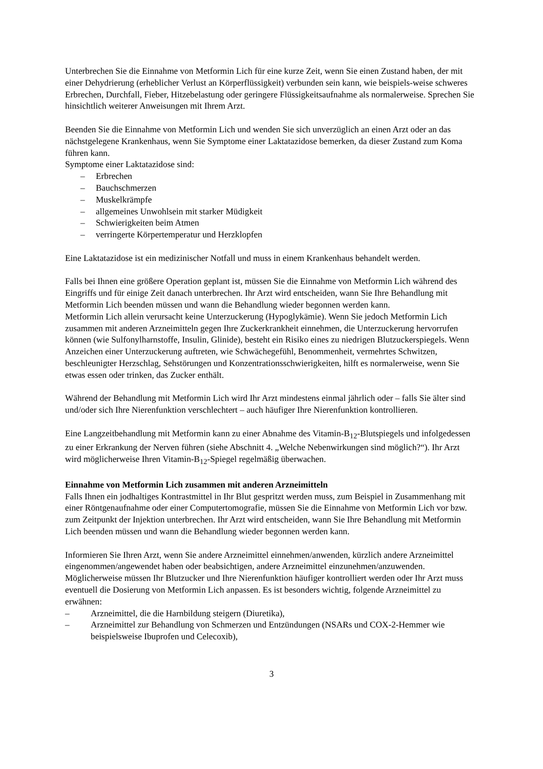Unterbrechen Sie die Einnahme von Metformin Lich für eine kurze Zeit, wenn Sie einen Zustand haben, der mit einer Dehydrierung (erheblicher Verlust an Körperflüssigkeit) verbunden sein kann, wie beispiels-weise schweres Erbrechen, Durchfall, Fieber, Hitzebelastung oder geringere Flüssigkeitsaufnahme als normalerweise. Sprechen Sie hinsichtlich weiterer Anweisungen mit Ihrem Arzt.
Beenden Sie die Einnahme von Metformin Lich und wenden Sie sich unverzüglich an einen Arzt oder an das nächstgelegene Krankenhaus, wenn Sie Symptome einer Laktatazidose bemerken, da dieser Zustand zum Koma führen kann.
Symptome einer Laktatazidose sind:
– Erbrechen
– Bauchschmerzen
– Muskelkrämpfe
– allgemeines Unwohlsein mit starker Müdigkeit
– Schwierigkeiten beim Atmen
– verringerte Körpertemperatur und Herzklopfen
Eine Laktatazidose ist ein medizinischer Notfall und muss in einem Krankenhaus behandelt werden.
Falls bei Ihnen eine größere Operation geplant ist, müssen Sie die Einnahme von Metformin Lich während des Eingriffs und für einige Zeit danach unterbrechen. Ihr Arzt wird entscheiden, wann Sie Ihre Behandlung mit Metformin Lich beenden müssen und wann die Behandlung wieder begonnen werden kann.
Metformin Lich allein verursacht keine Unterzuckerung (Hypoglykämie). Wenn Sie jedoch Metformin Lich zusammen mit anderen Arzneimitteln gegen Ihre Zuckerkrankheit einnehmen, die Unterzuckerung hervorrufen können (wie Sulfonylharnstoffe, Insulin, Glinide), besteht ein Risiko eines zu niedrigen Blutzuckerspiegels. Wenn Anzeichen einer Unterzuckerung auftreten, wie Schwächegefühl, Benommenheit, vermehrtes Schwitzen, beschleunigter Herzschlag, Sehstörungen und Konzentrationsschwierigkeiten, hilft es normalerweise, wenn Sie etwas essen oder trinken, das Zucker enthält.
Während der Behandlung mit Metformin Lich wird Ihr Arzt mindestens einmal jährlich oder – falls Sie älter sind und/oder sich Ihre Nierenfunktion verschlechtert – auch häufiger Ihre Nierenfunktion kontrollieren.
Eine Langzeitbehandlung mit Metformin kann zu einer Abnahme des Vitamin-B<sub>12</sub>-Blutspiegels und infolgedessen zu einer Erkrankung der Nerven führen (siehe Abschnitt 4. „Welche Nebenwirkungen sind möglich?“). Ihr Arzt wird möglicherweise Ihren Vitamin-B<sub>12</sub>-Spiegel regelmäßig überwachen.
Einnahme von Metformin Lich zusammen mit anderen Arzneimitteln
Falls Ihnen ein jodhaltiges Kontrastmittel in Ihr Blut gespritzt werden muss, zum Beispiel in Zusammenhang mit einer Röntgenaufnahme oder einer Computertomografie, müssen Sie die Einnahme von Metformin Lich vor bzw. zum Zeitpunkt der Injektion unterbrechen. Ihr Arzt wird entscheiden, wann Sie Ihre Behandlung mit Metformin Lich beenden müssen und wann die Behandlung wieder begonnen werden kann.
Informieren Sie Ihren Arzt, wenn Sie andere Arzneimittel einnehmen/anwenden, kürzlich andere Arzneimittel eingenommen/angewendet haben oder beabsichtigen, andere Arzneimittel einzunehmen/anzuwenden. Möglicherweise müssen Ihr Blutzucker und Ihre Nierenfunktion häufiger kontrolliert werden oder Ihr Arzt muss eventuell die Dosierung von Metformin Lich anpassen. Es ist besonders wichtig, folgende Arzneimittel zu erwähnen:
– Arzneimittel, die die Harnbildung steigern (Diuretika),
– Arzneimittel zur Behandlung von Schmerzen und Entzündungen (NSARs und COX-2-Hemmer wie beispielsweise Ibuprofen und Celecoxib),
3